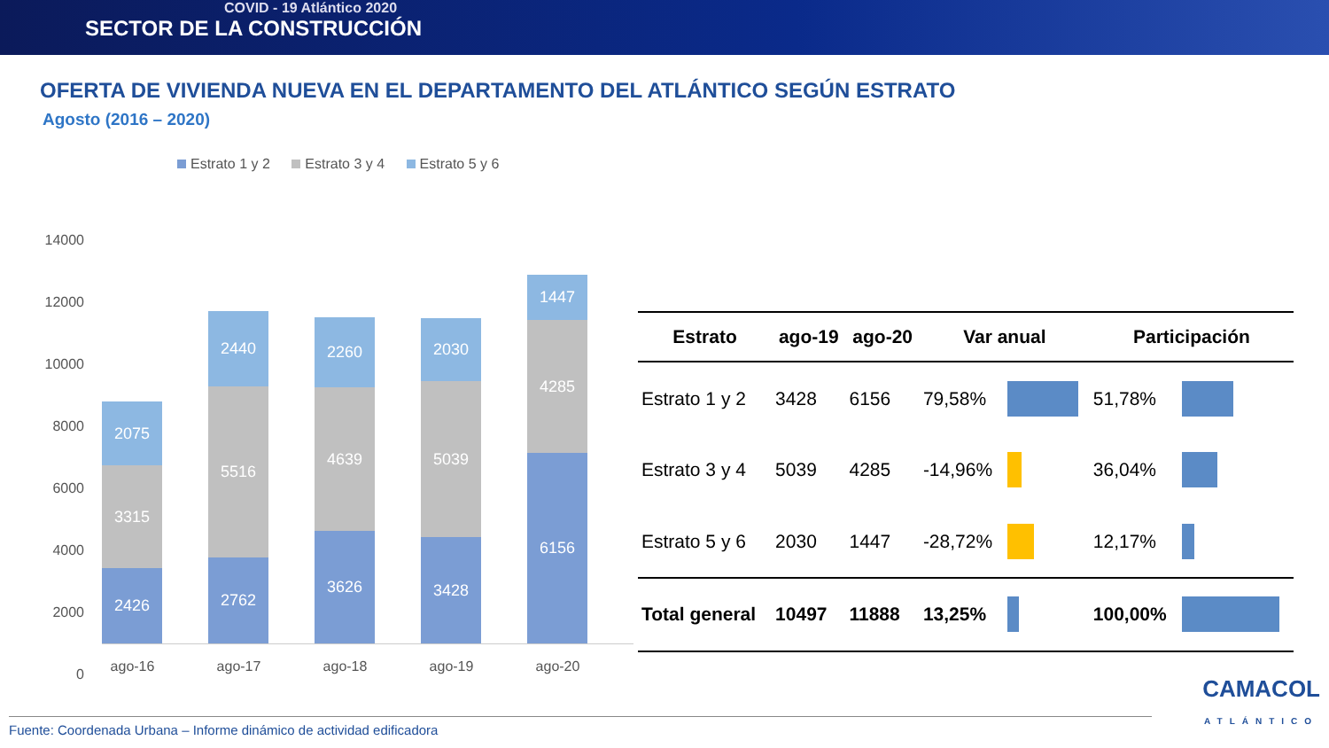COVID - 19 Atlántico 2020
SECTOR DE LA CONSTRUCCIÓN
OFERTA DE VIVIENDA NUEVA EN EL DEPARTAMENTO DEL ATLÁNTICO SEGÚN ESTRATO
Agosto (2016 – 2020)
Estrato 1 y 2 Estrato 3 y 4 Estrato 5 y 6
14000
12000
10000
8000
6000
4000
2000
0
2075
3315
2426
ago-16
2440
5516
2762
ago-17
2260
4639
3626
ago-18
2030
5039
3428
ago-19
1447
4285
6156
ago-20
| Estrato | ago-19 | ago-20 | Var anual | | Participación | |
| --- | --- | --- | --- | --- | --- | --- |
| Estrato 1 y 2 | 3428 | 6156 | 79,58% | | 51,78% | |
| Estrato 3 y 4 | 5039 | 4285 | -14,96% | | 36,04% | |
| Estrato 5 y 6 | 2030 | 1447 | -28,72% | | 12,17% | |
| Total general | 10497 | 11888 | 13,25% | | 100,00% | |
Fuente: Coordenada Urbana – Informe dinámico de actividad edificadora
CAMACOL
ATLÁNTICO